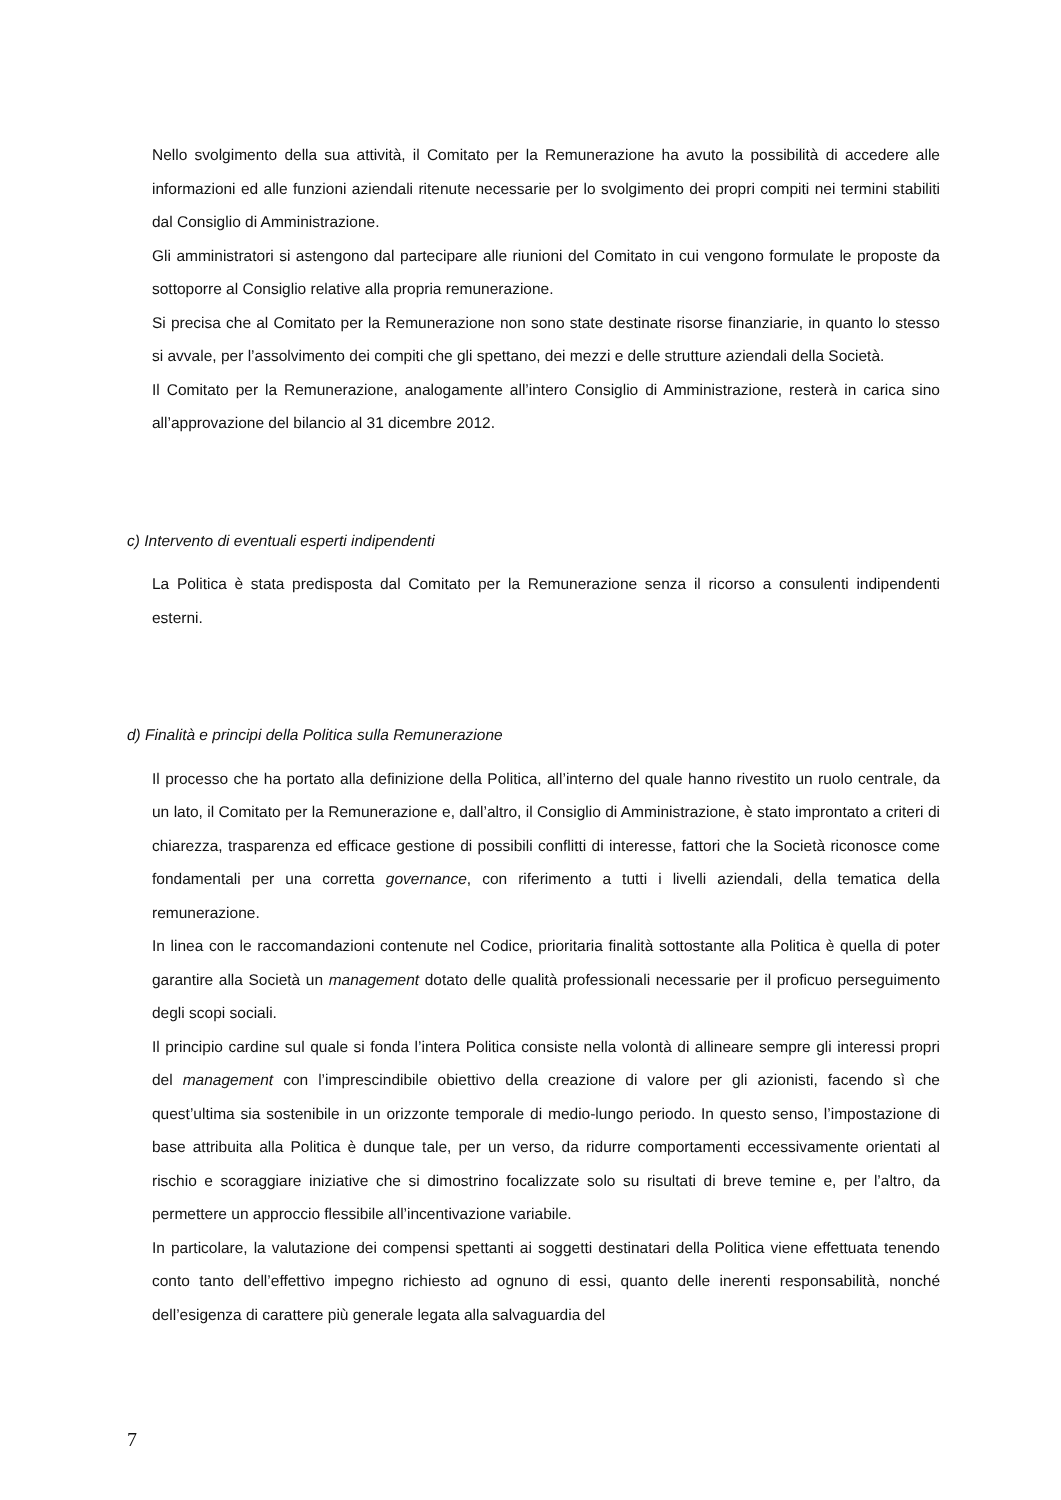Nello svolgimento della sua attività, il Comitato per la Remunerazione ha avuto la possibilità di accedere alle informazioni ed alle funzioni aziendali ritenute necessarie per lo svolgimento dei propri compiti nei termini stabiliti dal Consiglio di Amministrazione.
Gli amministratori si astengono dal partecipare alle riunioni del Comitato in cui vengono formulate le proposte da sottoporre al Consiglio relative alla propria remunerazione.
Si precisa che al Comitato per la Remunerazione non sono state destinate risorse finanziarie, in quanto lo stesso si avvale, per l’assolvimento dei compiti che gli spettano, dei mezzi e delle strutture aziendali della Società.
Il Comitato per la Remunerazione, analogamente all’intero Consiglio di Amministrazione, resterà in carica sino all’approvazione del bilancio al 31 dicembre 2012.
c) Intervento di eventuali esperti indipendenti
La Politica è stata predisposta dal Comitato per la Remunerazione senza il ricorso a consulenti indipendenti esterni.
d) Finalità e principi della Politica sulla Remunerazione
Il processo che ha portato alla definizione della Politica, all’interno del quale hanno rivestito un ruolo centrale, da un lato, il Comitato per la Remunerazione e, dall’altro, il Consiglio di Amministrazione, è stato improntato a criteri di chiarezza, trasparenza ed efficace gestione di possibili conflitti di interesse, fattori che la Società riconosce come fondamentali per una corretta governance, con riferimento a tutti i livelli aziendali, della tematica della remunerazione.
In linea con le raccomandazioni contenute nel Codice, prioritaria finalità sottostante alla Politica è quella di poter garantire alla Società un management dotato delle qualità professionali necessarie per il proficuo perseguimento degli scopi sociali.
Il principio cardine sul quale si fonda l’intera Politica consiste nella volontà di allineare sempre gli interessi propri del management con l’imprescindibile obiettivo della creazione di valore per gli azionisti, facendo sì che quest’ultima sia sostenibile in un orizzonte temporale di medio-lungo periodo. In questo senso, l’impostazione di base attribuita alla Politica è dunque tale, per un verso, da ridurre comportamenti eccessivamente orientati al rischio e scoraggiare iniziative che si dimostrino focalizzate solo su risultati di breve temine e, per l’altro, da permettere un approccio flessibile all’incentivazione variabile.
In particolare, la valutazione dei compensi spettanti ai soggetti destinatari della Politica viene effettuata tenendo conto tanto dell’effettivo impegno richiesto ad ognuno di essi, quanto delle inerenti responsabilità, nonché dell’esigenza di carattere più generale legata alla salvaguardia del
7